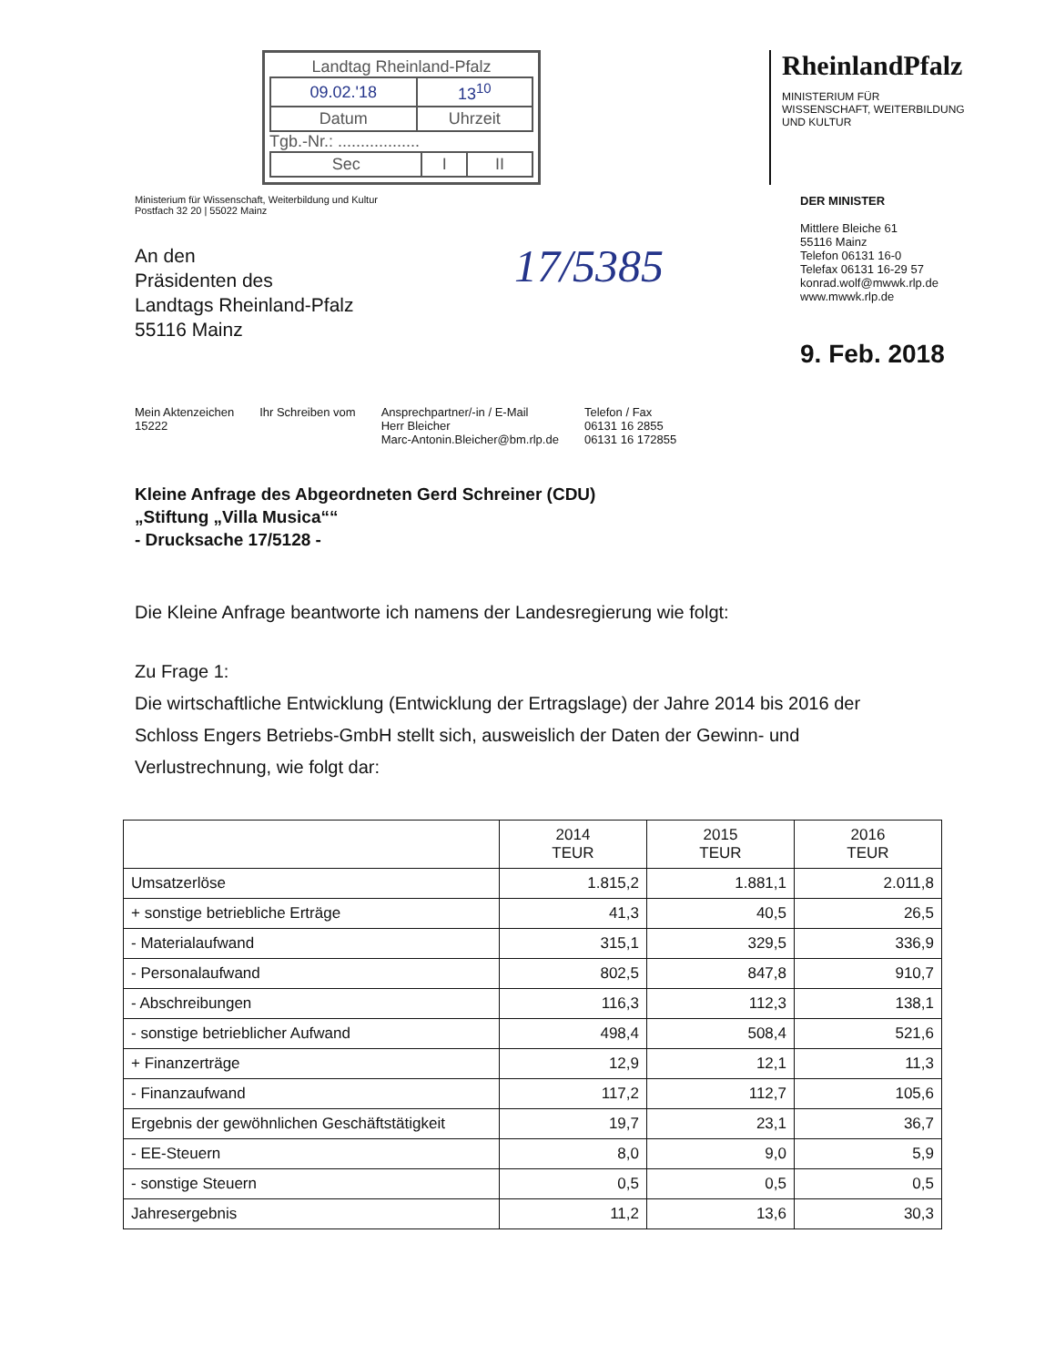Landtag Rheinland-Pfalz
| 09.02.'18 | 13<sup>10</sup> |
| Datum | Uhrzeit |
Tgb.-Nr.: ..................
| Sec | I | II |
RheinlandPfalz
MINISTERIUM FÜR
WISSENSCHAFT, WEITERBILDUNG
UND KULTUR
Ministerium für Wissenschaft, Weiterbildung und Kultur
Postfach 32 20 | 55022 Mainz
An den
Präsidenten des
Landtags Rheinland-Pfalz
55116 Mainz
17/5385
DER MINISTER
Mittlere Bleiche 61
55116 Mainz
Telefon 06131 16-0
Telefax 06131 16-29 57
konrad.wolf@mwwk.rlp.de
www.mwwk.rlp.de
9. Feb. 2018
Mein Aktenzeichen
15222
Ihr Schreiben vom Ansprechpartner/-in / E-Mail
Herr Bleicher
Marc-Antonin.Bleicher@bm.rlp.de
Telefon / Fax
06131 16 2855
06131 16 172855
Kleine Anfrage des Abgeordneten Gerd Schreiner (CDU)
„Stiftung „Villa Musica““
- Drucksache 17/5128 -
Die Kleine Anfrage beantworte ich namens der Landesregierung wie folgt:
Zu Frage 1:
Die wirtschaftliche Entwicklung (Entwicklung der Ertragslage) der Jahre 2014 bis 2016 der Schloss Engers Betriebs-GmbH stellt sich, ausweislich der Daten der Gewinn- und Verlustrechnung, wie folgt dar:
| | 2014 TEUR | 2015 TEUR | 2016 TEUR |
| --- | --- | --- | --- |
| Umsatzerlöse | 1.815,2 | 1.881,1 | 2.011,8 |
| + sonstige betriebliche Erträge | 41,3 | 40,5 | 26,5 |
| - Materialaufwand | 315,1 | 329,5 | 336,9 |
| - Personalaufwand | 802,5 | 847,8 | 910,7 |
| - Abschreibungen | 116,3 | 112,3 | 138,1 |
| - sonstige betrieblicher Aufwand | 498,4 | 508,4 | 521,6 |
| + Finanzerträge | 12,9 | 12,1 | 11,3 |
| - Finanzaufwand | 117,2 | 112,7 | 105,6 |
| Ergebnis der gewöhnlichen Geschäftstätigkeit | 19,7 | 23,1 | 36,7 |
| - EE-Steuern | 8,0 | 9,0 | 5,9 |
| - sonstige Steuern | 0,5 | 0,5 | 0,5 |
| Jahresergebnis | 11,2 | 13,6 | 30,3 |